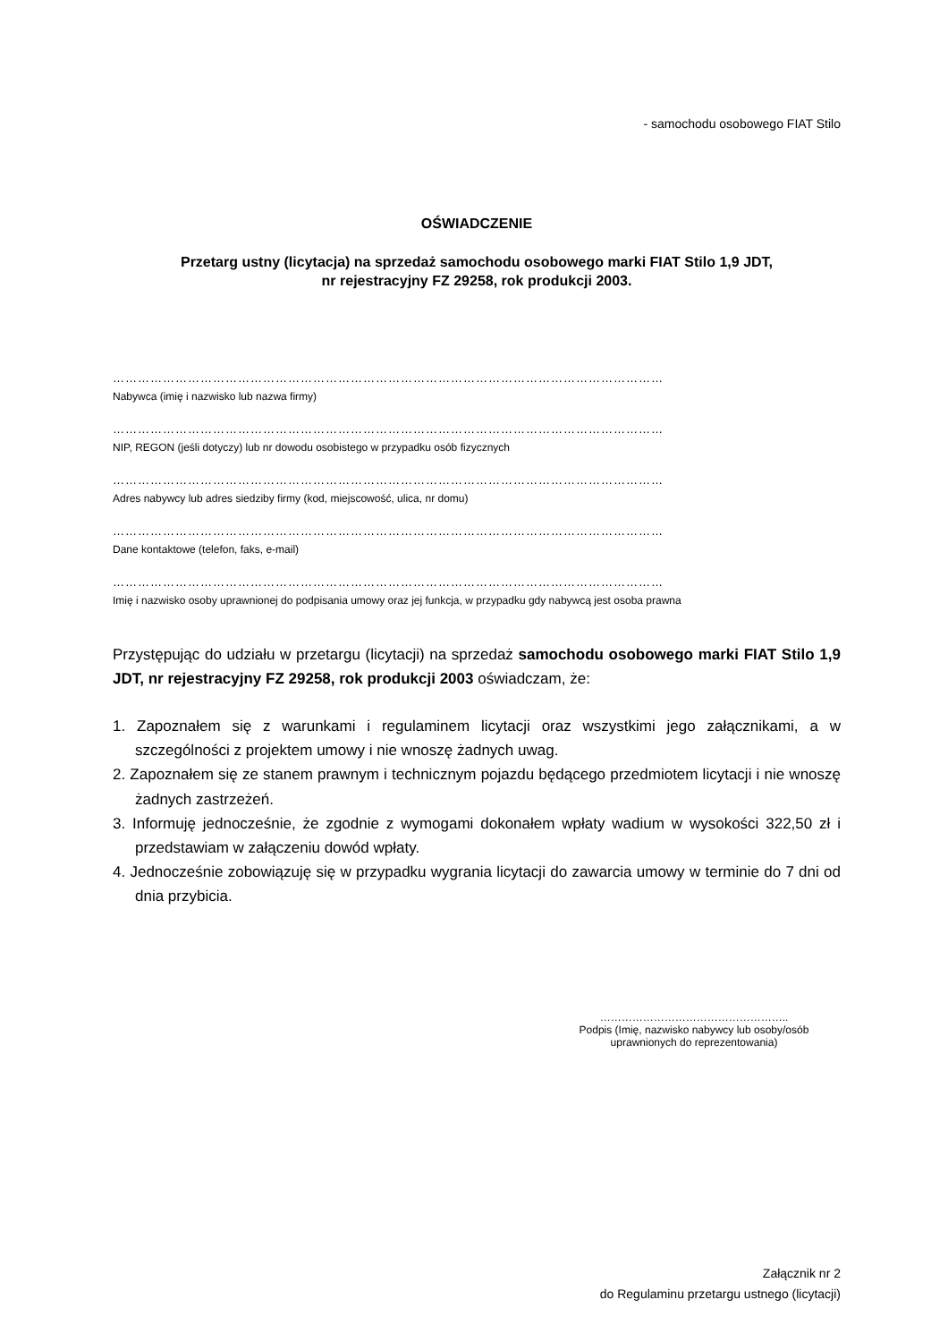- samochodu osobowego FIAT Stilo
OŚWIADCZENIE
Przetarg ustny (licytacja) na sprzedaż samochodu osobowego marki FIAT Stilo 1,9 JDT,
nr rejestracyjny FZ 29258, rok produkcji 2003.
……………………………………………………………………………………………………………………
Nabywca (imię i nazwisko lub nazwa firmy)
……………………………………………………………………………………………………………………
NIP, REGON (jeśli dotyczy) lub nr dowodu osobistego w przypadku osób fizycznych
……………………………………………………………………………………………………………………
Adres nabywcy lub adres siedziby firmy (kod, miejscowość, ulica, nr domu)
……………………………………………………………………………………………………………………
Dane kontaktowe (telefon, faks, e-mail)
……………………………………………………………………………………………………………………
Imię i nazwisko osoby uprawnionej do podpisania umowy oraz jej funkcja, w przypadku gdy nabywcą jest osoba prawna
Przystępując do udziału w przetargu (licytacji) na sprzedaż samochodu osobowego marki FIAT Stilo 1,9 JDT, nr rejestracyjny FZ 29258, rok produkcji 2003 oświadczam, że:
1. Zapoznałem się z warunkami i regulaminem licytacji oraz wszystkimi jego załącznikami, a w szczególności z projektem umowy i nie wnoszę żadnych uwag.
2. Zapoznałem się ze stanem prawnym i technicznym pojazdu będącego przedmiotem licytacji i nie wnoszę żadnych zastrzeżeń.
3. Informuję jednocześnie, że zgodnie z wymogami dokonałem wpłaty wadium w wysokości 322,50 zł i przedstawiam w załączeniu dowód wpłaty.
4. Jednocześnie zobowiązuję się w przypadku wygrania licytacji do zawarcia umowy w terminie do 7 dni od dnia przybicia.
……………………………………………..
Podpis (Imię, nazwisko nabywcy lub osoby/osób uprawnionych do reprezentowania)
Załącznik nr 2
do Regulaminu przetargu ustnego (licytacji)